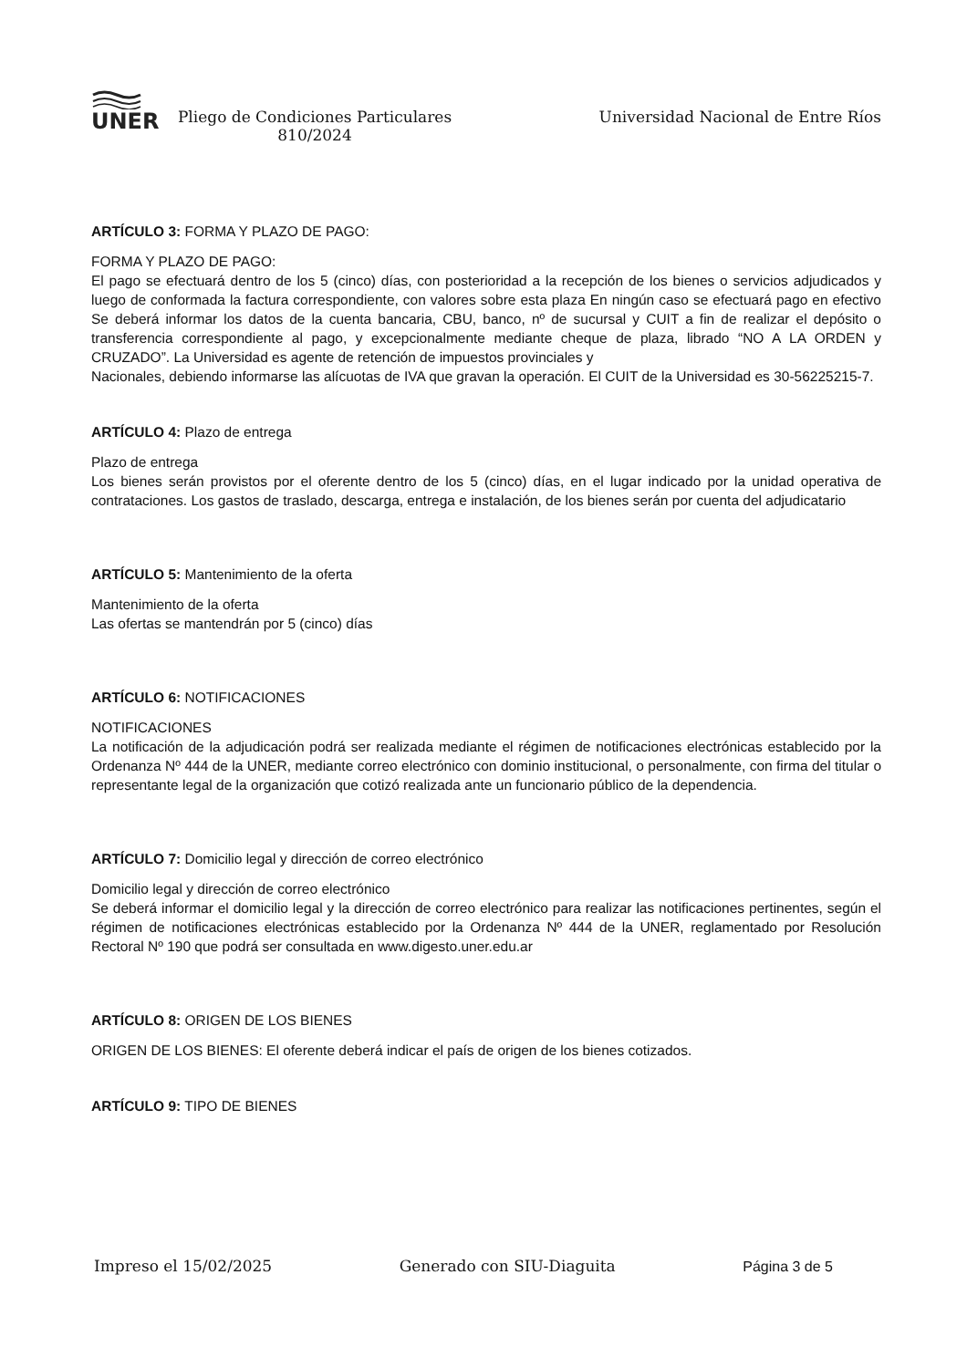UNER
Pliego de Condiciones Particulares
810/2024
Universidad Nacional de Entre Ríos
ARTÍCULO 3: FORMA Y PLAZO DE PAGO:
FORMA Y PLAZO DE PAGO:
El pago se efectuará dentro de los 5 (cinco) días, con posterioridad a la recepción de los bienes o servicios adjudicados y luego de conformada la factura correspondiente, con valores sobre esta plaza En ningún caso se efectuará pago en efectivo Se deberá informar los datos de la cuenta bancaria, CBU, banco, nº de sucursal y CUIT a fin de realizar el depósito o transferencia correspondiente al pago, y excepcionalmente mediante cheque de plaza, librado “NO A LA ORDEN y CRUZADO”. La Universidad es agente de retención de impuestos provinciales y
Nacionales, debiendo informarse las alícuotas de IVA que gravan la operación. El CUIT de la Universidad es 30-56225215-7.
ARTÍCULO 4: Plazo de entrega
Plazo de entrega
Los bienes serán provistos por el oferente dentro de los 5 (cinco) días, en el lugar indicado por la unidad operativa de contrataciones. Los gastos de traslado, descarga, entrega e instalación, de los bienes serán por cuenta del adjudicatario
ARTÍCULO 5: Mantenimiento de la oferta
Mantenimiento de la oferta
Las ofertas se mantendrán por 5 (cinco) días
ARTÍCULO 6: NOTIFICACIONES
NOTIFICACIONES
La notificación de la adjudicación podrá ser realizada mediante el régimen de notificaciones electrónicas establecido por la Ordenanza Nº 444 de la UNER, mediante correo electrónico con dominio institucional, o personalmente, con firma del titular o representante legal de la organización que cotizó realizada ante un funcionario público de la dependencia.
ARTÍCULO 7: Domicilio legal y dirección de correo electrónico
Domicilio legal y dirección de correo electrónico
Se deberá informar el domicilio legal y la dirección de correo electrónico para realizar las notificaciones pertinentes, según el régimen de notificaciones electrónicas establecido por la Ordenanza Nº 444 de la UNER, reglamentado por Resolución Rectoral Nº 190 que podrá ser consultada en www.digesto.uner.edu.ar
ARTÍCULO 8: ORIGEN DE LOS BIENES
ORIGEN DE LOS BIENES: El oferente deberá indicar el país de origen de los bienes cotizados.
ARTÍCULO 9: TIPO DE BIENES
Impreso el 15/02/2025 Generado con SIU-Diaguita Página 3 de 5